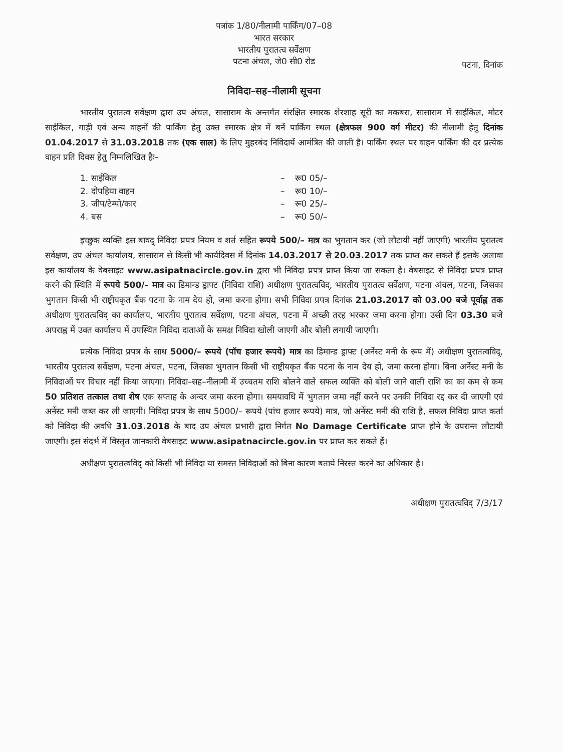पत्रांक 1/80/नीलामी पार्किंग/07–08
भारत सरकार
भारतीय पुरातत्व सर्वेक्षण
पटना अंचल, जे0 सी0 रोड
पटना, दिनांक
निविदा–सह–नीलामी सूचना
भारतीय पुरातत्व सर्वेक्षण द्वारा उप अंचल, सासाराम के अन्तर्गत संरक्षित स्मारक शेरशाह सूरी का मकबरा, सासाराम में साईकिल, मोटर साईकिल, गाड़ी एवं अन्य वाहनों की पार्किंग हेतु उक्त स्मारक क्षेत्र में बनें पार्किंग स्थल (क्षेत्रफल 900 वर्ग मीटर) की नीलामी हेतु दिनांक 01.04.2017 से 31.03.2018 तक (एक साल) के लिए मुहरबंद निविदायें आमंत्रित की जाती है। पार्किंग स्थल पर वाहन पार्किंग की दर प्रत्येक वाहन प्रति दिवस हेतु निम्नलिखित हैः–
| 1. साईकिल | – | रू0 05/– |
| 2. दोपहिया वाहन | – | रू0 10/– |
| 3. जीप/टेम्पो/कार | – | रू0 25/– |
| 4. बस | – | रू0 50/– |
इच्छुक व्यक्ति इस बावद् निविदा प्रपत्र नियम व शर्त सहित रूपये 500/– मात्र का भुगतान कर (जो लौटायी नहीं जाएगी) भारतीय पुरातत्व सर्वेक्षण, उप अंचल कार्यालय, सासाराम से किसी भी कार्यदिवस में दिनांक 14.03.2017 से 20.03.2017 तक प्राप्त कर सकते हैं इसके अलावा इस कार्यालय के वेबसाइट www.asipatnacircle.gov.in द्वारा भी निविदा प्रपत्र प्राप्त किया जा सकता है। वेबसाइट से निविदा प्रपत्र प्राप्त करने की स्थिति में रूपये 500/– मात्र का डिमान्ड ड्राफ्ट (निविदा राशि) अधीक्षण पुरातत्वविद्, भारतीय पुरातत्व सर्वेक्षण, पटना अंचल, पटना, जिसका भुगतान किसी भी राष्ट्रीयकृत बैंक पटना के नाम देय हो, जमा करना होगा। सभी निविदा प्रपत्र दिनांक 21.03.2017 को 03.00 बजे पूर्वाह्न तक अधीक्षण पुरातत्वविद् का कार्यालय, भारतीय पुरातत्व सर्वेक्षण, पटना अंचल, पटना में अच्छी तरह भरकर जमा करना होगा। उसी दिन 03.30 बजे अपराह्न में उक्त कार्यालय में उपस्थित निविदा दाताओं के समक्ष निविदा खोली जाएगी और बोली लगायी जाएगी।
प्रत्येक निविदा प्रपत्र के साथ 5000/– रूपये (पॉच हजार रूपये) मात्र का डिमान्ड ड्राफ्ट (अर्नेस्ट मनी के रूप में) अधीक्षण पुरातत्वविद्, भारतीय पुरातत्व सर्वेक्षण, पटना अंचल, पटना, जिसका भुगतान किसी भी राष्ट्रीयकृत बैंक पटना के नाम देय हो, जमा करना होगा। बिना अर्नेस्ट मनी के निविदाओं पर विचार नहीं किया जाएगा। निविदा–सह–नीलामी में उच्चतम राशि बोलने वाले सफल व्यक्ति को बोली जाने वाली राशि का का कम से कम 50 प्रतिशत तत्काल तथा शेष एक सप्ताह के अन्दर जमा करना होगा। समयावधि में भुगतान जमा नहीं करने पर उनकी निविदा रद्द कर दी जाएगी एवं अर्नेस्ट मनी जब्त कर ली जाएगी। निविदा प्रपत्र के साथ 5000/– रूपये (पांच हजार रूपये) मात्र, जो अर्नेस्ट मनी की राशि है, सफल निविदा प्राप्त कर्ता को निविदा की अवधि 31.03.2018 के बाद उप अंचल प्रभारी द्वारा निर्गत No Damage Certificate प्राप्त होने के उपरान्त लौटायी जाएगी। इस संदर्भ में विस्तृत जानकारी वेबसाइट www.asipatnacircle.gov.in पर प्राप्त कर सकते हैं।
अधीक्षण पुरातत्वविद् को किसी भी निविदा या समस्त निविदाओं को बिना कारण बताये निरस्त करने का अधिकार है।
अधीक्षण पुरातत्वविद् 7/3/17